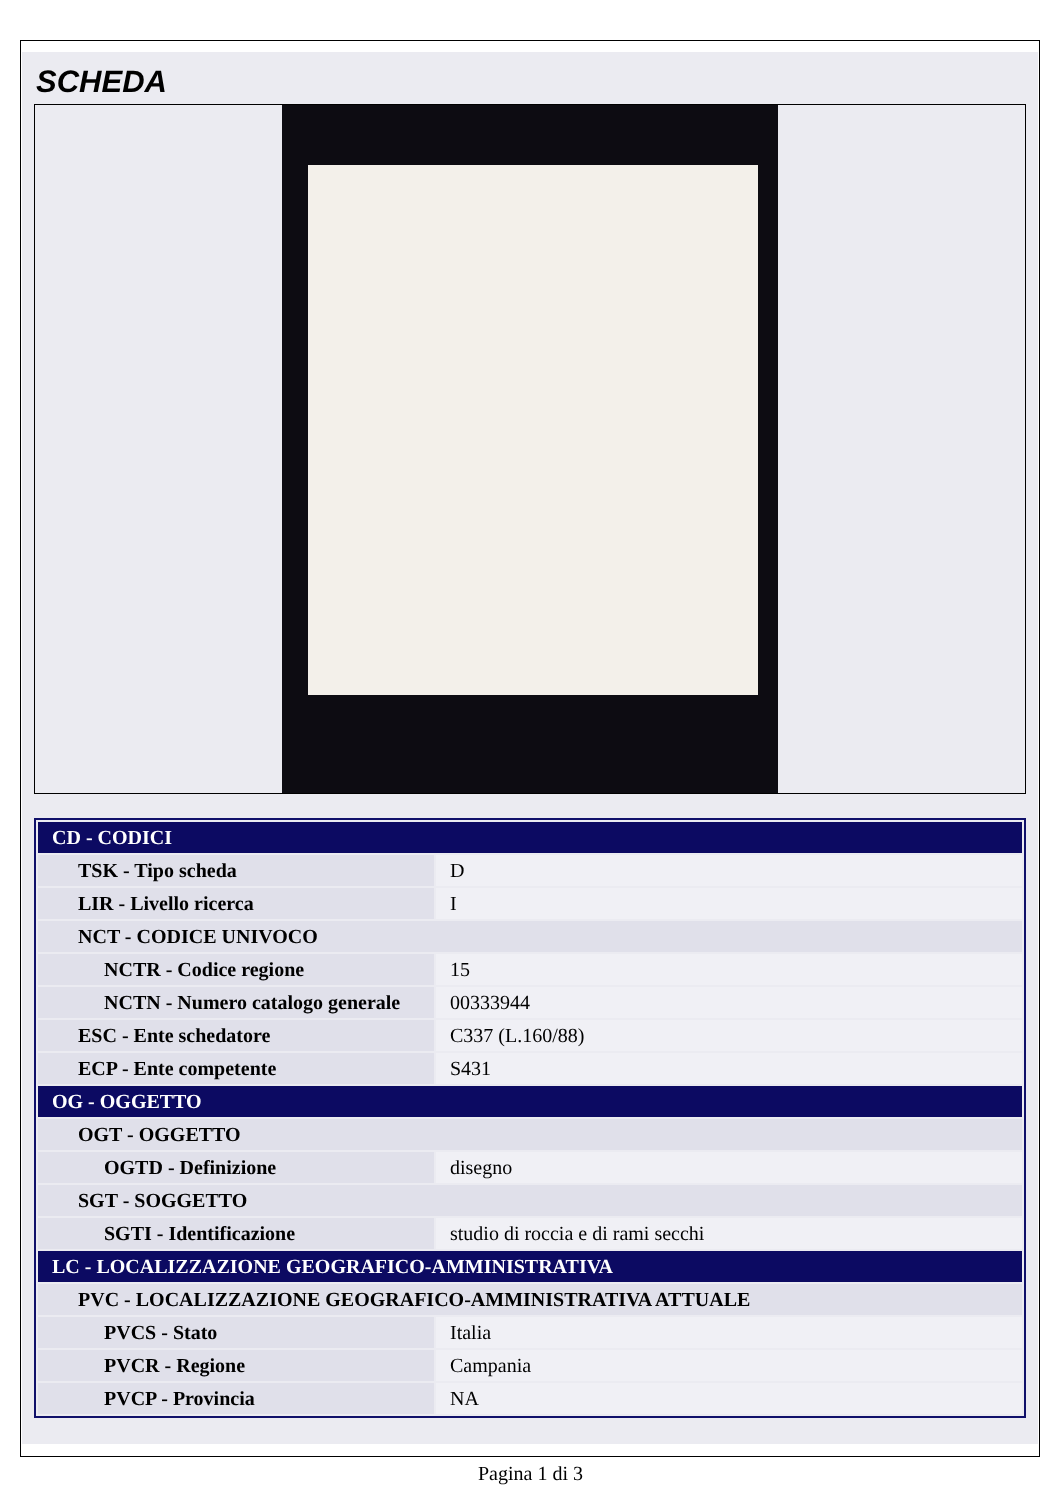SCHEDA
| CD - CODICI | |
| TSK - Tipo scheda | D |
| LIR - Livello ricerca | I |
| NCT - CODICE UNIVOCO | |
| NCTR - Codice regione | 15 |
| NCTN - Numero catalogo generale | 00333944 |
| ESC - Ente schedatore | C337 (L.160/88) |
| ECP - Ente competente | S431 |
| OG - OGGETTO | |
| OGT - OGGETTO | |
| OGTD - Definizione | disegno |
| SGT - SOGGETTO | |
| SGTI - Identificazione | studio di roccia e di rami secchi |
| LC - LOCALIZZAZIONE GEOGRAFICO-AMMINISTRATIVA | |
| PVC - LOCALIZZAZIONE GEOGRAFICO-AMMINISTRATIVA ATTUALE | |
| PVCS - Stato | Italia |
| PVCR - Regione | Campania |
| PVCP - Provincia | NA |
Pagina 1 di 3